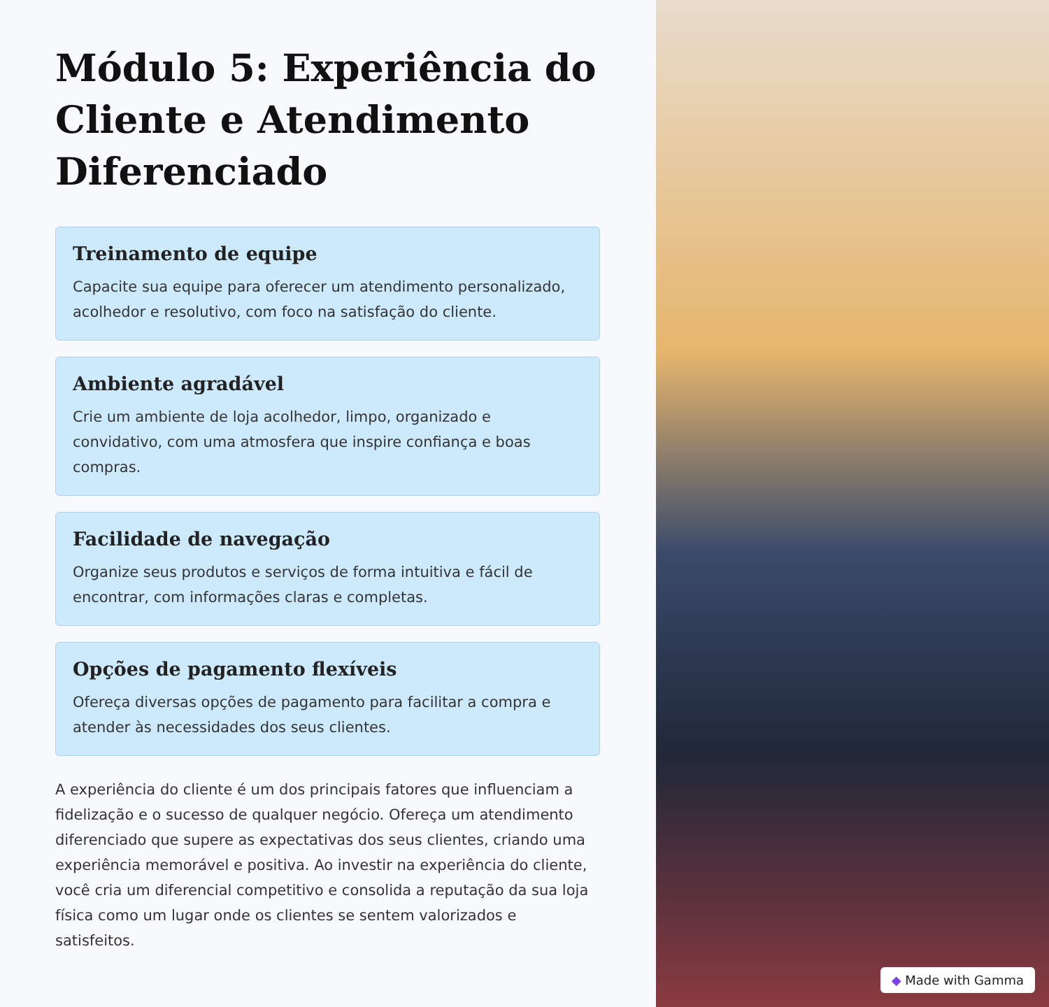Módulo 5: Experiência do Cliente e Atendimento Diferenciado
Treinamento de equipe
Capacite sua equipe para oferecer um atendimento personalizado, acolhedor e resolutivo, com foco na satisfação do cliente.
Ambiente agradável
Crie um ambiente de loja acolhedor, limpo, organizado e convidativo, com uma atmosfera que inspire confiança e boas compras.
Facilidade de navegação
Organize seus produtos e serviços de forma intuitiva e fácil de encontrar, com informações claras e completas.
Opções de pagamento flexíveis
Ofereça diversas opções de pagamento para facilitar a compra e atender às necessidades dos seus clientes.
A experiência do cliente é um dos principais fatores que influenciam a fidelização e o sucesso de qualquer negócio. Ofereça um atendimento diferenciado que supere as expectativas dos seus clientes, criando uma experiência memorável e positiva. Ao investir na experiência do cliente, você cria um diferencial competitivo e consolida a reputação da sua loja física como um lugar onde os clientes se sentem valorizados e satisfeitos.
◆ Made with Gamma